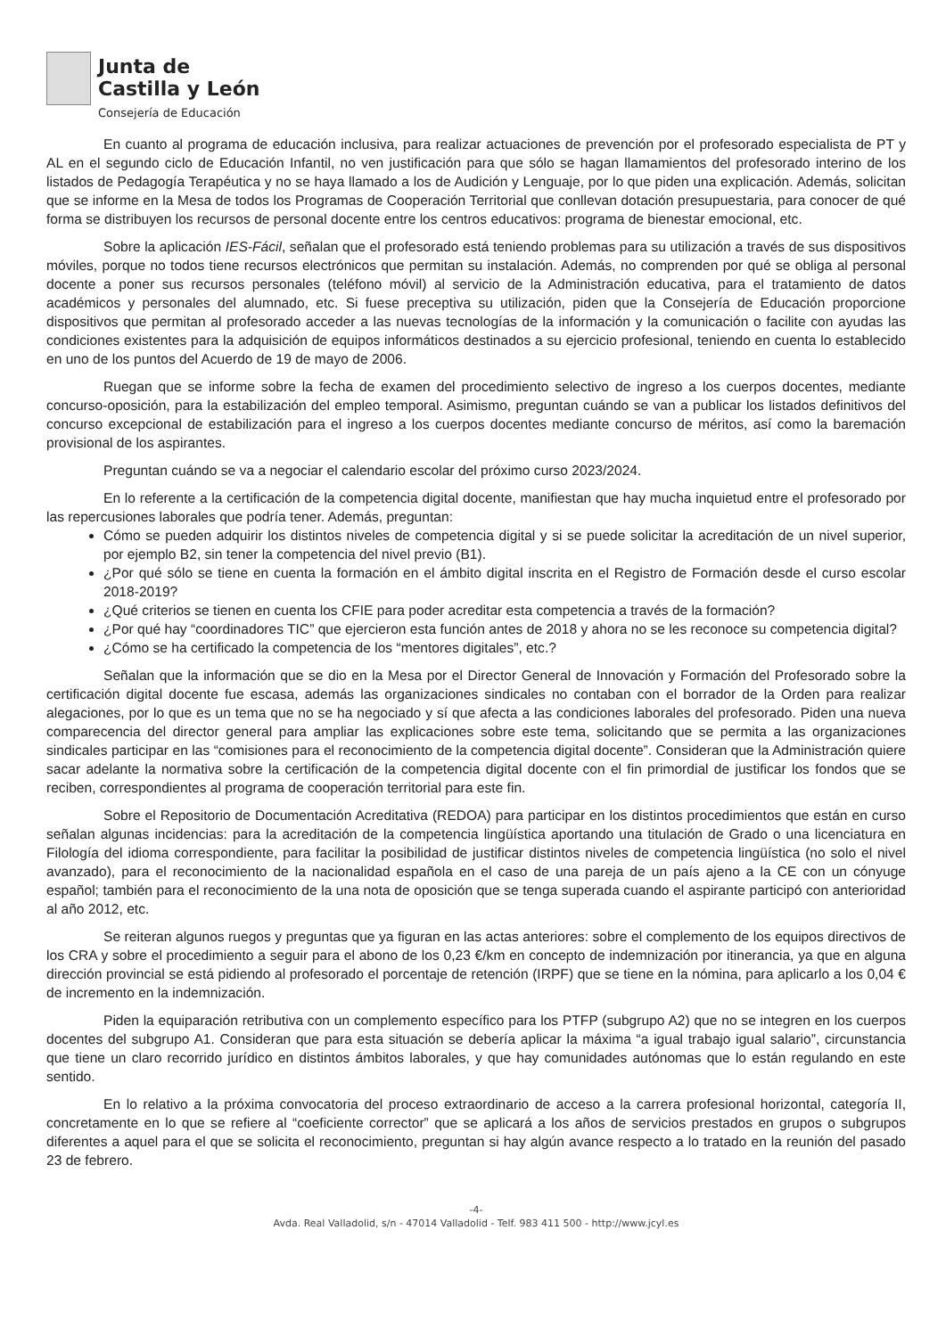Junta de
Castilla y León
Consejería de Educación
En cuanto al programa de educación inclusiva, para realizar actuaciones de prevención por el profesorado especialista de PT y AL en el segundo ciclo de Educación Infantil, no ven justificación para que sólo se hagan llamamientos del profesorado interino de los listados de Pedagogía Terapéutica y no se haya llamado a los de Audición y Lenguaje, por lo que piden una explicación. Además, solicitan que se informe en la Mesa de todos los Programas de Cooperación Territorial que conllevan dotación presupuestaria, para conocer de qué forma se distribuyen los recursos de personal docente entre los centros educativos: programa de bienestar emocional, etc.
Sobre la aplicación IES-Fácil, señalan que el profesorado está teniendo problemas para su utilización a través de sus dispositivos móviles, porque no todos tiene recursos electrónicos que permitan su instalación. Además, no comprenden por qué se obliga al personal docente a poner sus recursos personales (teléfono móvil) al servicio de la Administración educativa, para el tratamiento de datos académicos y personales del alumnado, etc. Si fuese preceptiva su utilización, piden que la Consejería de Educación proporcione dispositivos que permitan al profesorado acceder a las nuevas tecnologías de la información y la comunicación o facilite con ayudas las condiciones existentes para la adquisición de equipos informáticos destinados a su ejercicio profesional, teniendo en cuenta lo establecido en uno de los puntos del Acuerdo de 19 de mayo de 2006.
Ruegan que se informe sobre la fecha de examen del procedimiento selectivo de ingreso a los cuerpos docentes, mediante concurso-oposición, para la estabilización del empleo temporal. Asimismo, preguntan cuándo se van a publicar los listados definitivos del concurso excepcional de estabilización para el ingreso a los cuerpos docentes mediante concurso de méritos, así como la baremación provisional de los aspirantes.
Preguntan cuándo se va a negociar el calendario escolar del próximo curso 2023/2024.
En lo referente a la certificación de la competencia digital docente, manifiestan que hay mucha inquietud entre el profesorado por las repercusiones laborales que podría tener. Además, preguntan:
Cómo se pueden adquirir los distintos niveles de competencia digital y si se puede solicitar la acreditación de un nivel superior, por ejemplo B2, sin tener la competencia del nivel previo (B1).
¿Por qué sólo se tiene en cuenta la formación en el ámbito digital inscrita en el Registro de Formación desde el curso escolar 2018-2019?
¿Qué criterios se tienen en cuenta los CFIE para poder acreditar esta competencia a través de la formación?
¿Por qué hay “coordinadores TIC” que ejercieron esta función antes de 2018 y ahora no se les reconoce su competencia digital?
¿Cómo se ha certificado la competencia de los “mentores digitales”, etc.?
Señalan que la información que se dio en la Mesa por el Director General de Innovación y Formación del Profesorado sobre la certificación digital docente fue escasa, además las organizaciones sindicales no contaban con el borrador de la Orden para realizar alegaciones, por lo que es un tema que no se ha negociado y sí que afecta a las condiciones laborales del profesorado. Piden una nueva comparecencia del director general para ampliar las explicaciones sobre este tema, solicitando que se permita a las organizaciones sindicales participar en las “comisiones para el reconocimiento de la competencia digital docente”. Consideran que la Administración quiere sacar adelante la normativa sobre la certificación de la competencia digital docente con el fin primordial de justificar los fondos que se reciben, correspondientes al programa de cooperación territorial para este fin.
Sobre el Repositorio de Documentación Acreditativa (REDOA) para participar en los distintos procedimientos que están en curso señalan algunas incidencias: para la acreditación de la competencia lingüística aportando una titulación de Grado o una licenciatura en Filología del idioma correspondiente, para facilitar la posibilidad de justificar distintos niveles de competencia lingüística (no solo el nivel avanzado), para el reconocimiento de la nacionalidad española en el caso de una pareja de un país ajeno a la CE con un cónyuge español; también para el reconocimiento de la una nota de oposición que se tenga superada cuando el aspirante participó con anterioridad al año 2012, etc.
Se reiteran algunos ruegos y preguntas que ya figuran en las actas anteriores: sobre el complemento de los equipos directivos de los CRA y sobre el procedimiento a seguir para el abono de los 0,23 €/km en concepto de indemnización por itinerancia, ya que en alguna dirección provincial se está pidiendo al profesorado el porcentaje de retención (IRPF) que se tiene en la nómina, para aplicarlo a los 0,04 € de incremento en la indemnización.
Piden la equiparación retributiva con un complemento específico para los PTFP (subgrupo A2) que no se integren en los cuerpos docentes del subgrupo A1. Consideran que para esta situación se debería aplicar la máxima “a igual trabajo igual salario”, circunstancia que tiene un claro recorrido jurídico en distintos ámbitos laborales, y que hay comunidades autónomas que lo están regulando en este sentido.
En lo relativo a la próxima convocatoria del proceso extraordinario de acceso a la carrera profesional horizontal, categoría II, concretamente en lo que se refiere al “coeficiente corrector” que se aplicará a los años de servicios prestados en grupos o subgrupos diferentes a aquel para el que se solicita el reconocimiento, preguntan si hay algún avance respecto a lo tratado en la reunión del pasado 23 de febrero.
-4-
Avda. Real Valladolid, s/n - 47014 Valladolid - Telf. 983 411 500 - http://www.jcyl.es